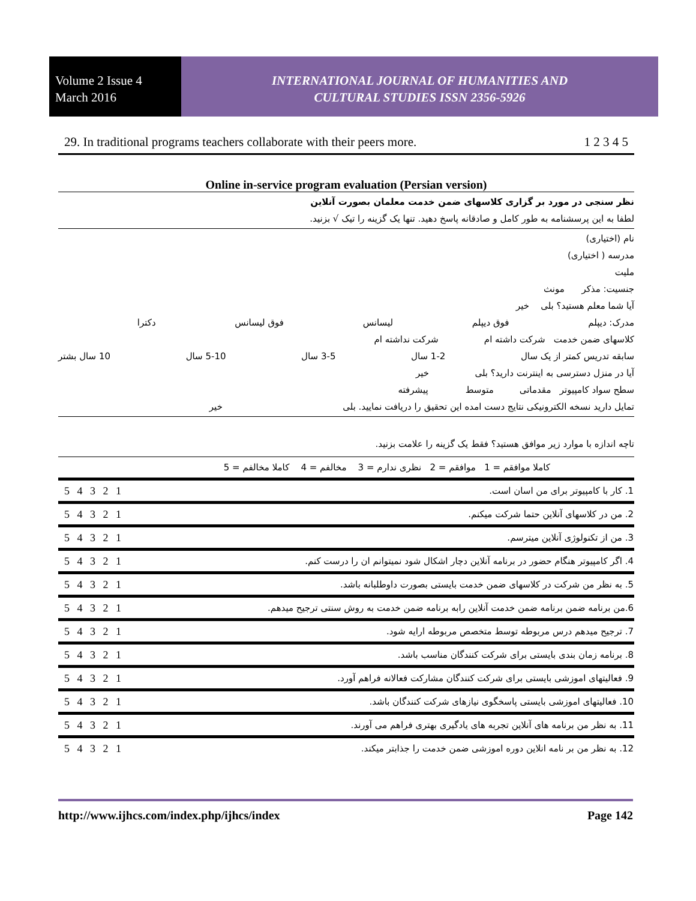Volume 2 Issue 4
March 2016
INTERNATIONAL JOURNAL OF HUMANITIES AND
CULTURAL STUDIES ISSN 2356-5926
29. In traditional programs teachers collaborate with their peers more. 1 2 3 4 5
Online in-service program evaluation (Persian version)
نظر سنجی در مورد بر گزاری کلاسهای ضمن خدمت معلمان بصورت آنلاین
لطفا به این پرسشنامه به طور کامل و صادقانه پاسخ دهید. تنها یک گزینه را تیک √ بزنید.
نام (اختیاری)
مدرسه ( اختیاری)
ملیت
جنسیت: مذکر مونث
آیا شما معلم هستید؟ بلی خیر
مدرک: دیپلم فوق دیپلم لیسانس فوق لیسانس دکترا
کلاسهای ضمن خدمت شرکت داشته ام شرکت نداشته ام
سابقه تدریس کمتر از یک سال 1-2 سال 3-5 سال 5-10 سال 10 سال بشتر
آیا در منزل دسترسی به اینترنت دارید؟ بلی خیر
سطح سواد کامپیوتر مقدماتی متوسط پیشرفته
تمایل دارید نسخه الکترونیکی نتایج دست امده این تحقیق را دریافت نمایید. بلی خیر
تاچه اندازه با موارد زیر موافق هستید؟ فقط یک گزینه را علامت بزنید.
| کاملا موافقم = 1 موافقم = 2 نظری ندارم = 3 مخالفم = 4 کاملا مخالفم = 5 | |
| 5 4 3 2 1 | 1. کار با کامپیوتر برای من اسان است. |
| 5 4 3 2 1 | 2. من در کلاسهای آنلاین حتما شرکت میکنم. |
| 5 4 3 2 1 | 3. من از تکنولوژی آنلاین میترسم. |
| 5 4 3 2 1 | 4. اگر کامپیوتر هنگام حضور در برنامه آنلاین دچار اشکال شود نمیتوانم ان را درست کنم. |
| 5 4 3 2 1 | 5. به نظر من شرکت در کلاسهای ضمن خدمت بایستی بصورت داوطلبانه باشد. |
| 5 4 3 2 1 | 6.من برنامه ضمن برنامه ضمن خدمت آنلاین رابه برنامه ضمن خدمت به روش سنتی ترجیح میدهم. |
| 5 4 3 2 1 | 7. ترجیح میدهم درس مربوطه توسط متخصص مربوطه ارایه شود. |
| 5 4 3 2 1 | 8. برنامه زمان بندی بایستی برای شرکت کنندگان مناسب باشد. |
| 5 4 3 2 1 | 9. فعالیتهای اموزشی بایستی برای شرکت کنندگان مشارکت فعالانه فراهم آورد. |
| 5 4 3 2 1 | 10. فعالیتهای اموزشی بایستی پاسخگوی نیازهای شرکت کنندگان باشد. |
| 5 4 3 2 1 | 11. به نظر من برنامه های آنلاین تجربه های یادگیری بهتری فراهم می آورند. |
| 5 4 3 2 1 | 12. به نظر من بر نامه انلاین دوره اموزشی ضمن خدمت را جذابتر میکند. |
http://www.ijhcs.com/index.php/ijhcs/index Page 142